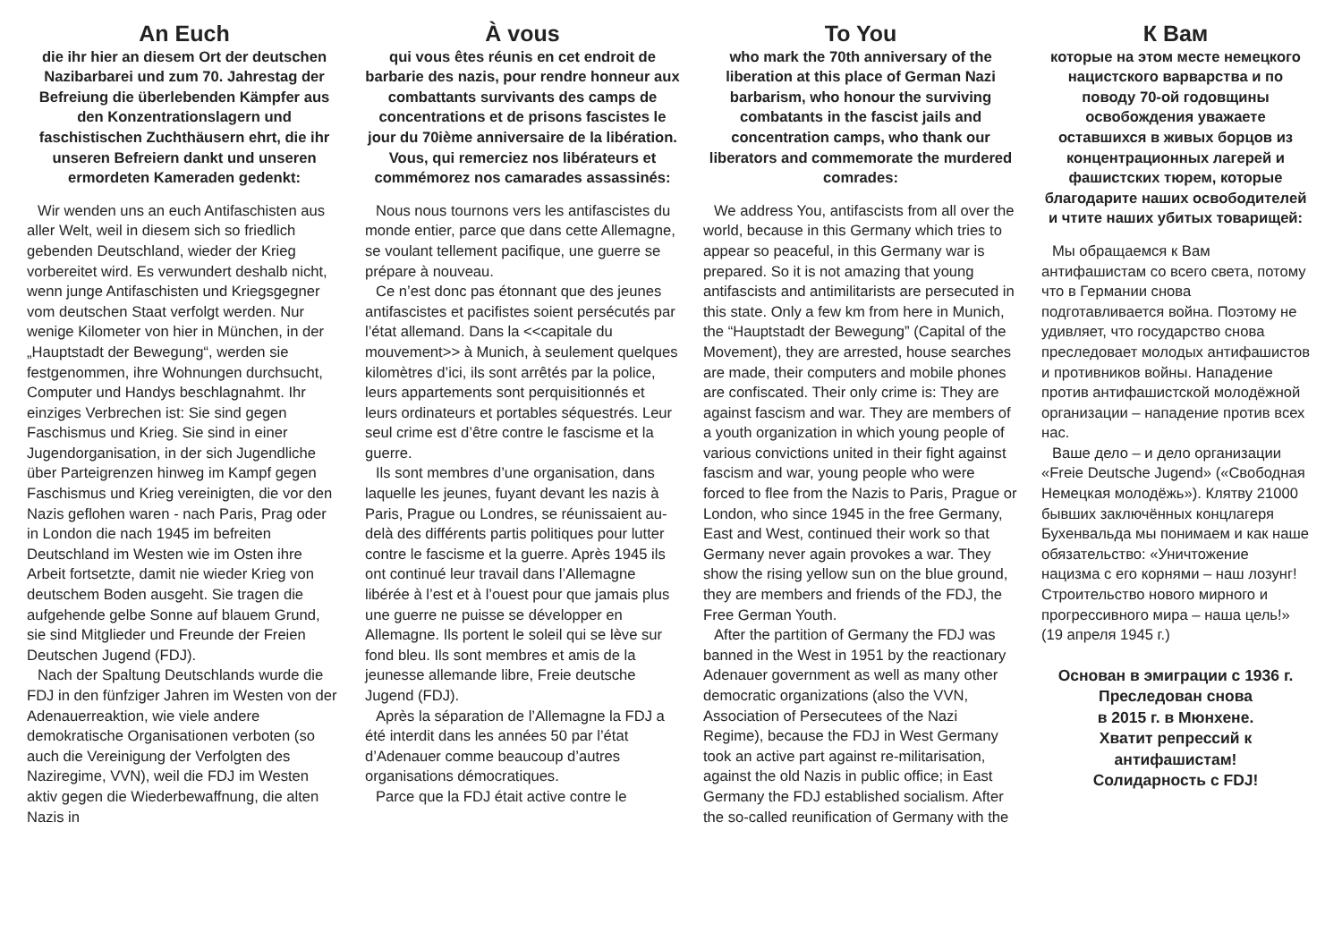An Euch
die ihr hier an diesem Ort der deutschen Nazibarbarei und zum 70. Jahrestag der Befreiung die überlebenden Kämpfer aus den Konzentrationslagern und faschistischen Zuchthäusern ehrt, die ihr unseren Befreiern dankt und unseren ermordeten Kameraden gedenkt:
Wir wenden uns an euch Antifaschisten aus aller Welt, weil in diesem sich so friedlich gebenden Deutschland, wieder der Krieg vorbereitet wird. Es verwundert deshalb nicht, wenn junge Antifaschisten und Kriegsgegner vom deutschen Staat verfolgt werden. Nur wenige Kilometer von hier in München, in der „Hauptstadt der Bewegung“, werden sie festgenommen, ihre Wohnungen durchsucht, Computer und Handys beschlagnahmt. Ihr einziges Verbrechen ist: Sie sind gegen Faschismus und Krieg. Sie sind in einer Jugendorganisation, in der sich Jugendliche über Parteigrenzen hinweg im Kampf gegen Faschismus und Krieg vereinigten, die vor den Nazis geflohen waren - nach Paris, Prag oder in London die nach 1945 im befreiten Deutschland im Westen wie im Osten ihre Arbeit fortsetzte, damit nie wieder Krieg von deutschem Boden ausgeht. Sie tragen die aufgehende gelbe Sonne auf blauem Grund, sie sind Mitglieder und Freunde der Freien Deutschen Jugend (FDJ).
Nach der Spaltung Deutschlands wurde die FDJ in den fünfziger Jahren im Westen von der Adenauerreaktion, wie viele andere demokratische Organisationen verboten (so auch die Vereinigung der Verfolgten des Naziregime, VVN), weil die FDJ im Westen aktiv gegen die Wiederbewaffnung, die alten Nazis in
À vous
qui vous êtes réunis en cet endroit de barbarie des nazis, pour rendre honneur aux combattants survivants des camps de concentrations et de prisons fascistes le jour du 70ième anniversaire de la libération. Vous, qui remerciez nos libérateurs et commémorez nos camarades assassinés:
Nous nous tournons vers les antifascistes du monde entier, parce que dans cette Allemagne, se voulant tellement pacifique, une guerre se prépare à nouveau.
Ce n’est donc pas étonnant que des jeunes antifascistes et pacifistes soient persécutés par l’état allemand. Dans la <<capitale du mouvement>> à Munich, à seulement quelques kilomètres d’ici, ils sont arrêtés par la police, leurs appartements sont perquisitionnés et leurs ordinateurs et portables séquestrés. Leur seul crime est d’être contre le fascisme et la guerre.
Ils sont membres d’une organisation, dans laquelle les jeunes, fuyant devant les nazis à Paris, Prague ou Londres, se réunissaient au-delà des différents partis politiques pour lutter contre le fascisme et la guerre. Après 1945 ils ont continué leur travail dans l’Allemagne libérée à l’est et à l’ouest pour que jamais plus une guerre ne puisse se développer en Allemagne. Ils portent le soleil qui se lève sur fond bleu. Ils sont membres et amis de la jeunesse allemande libre, Freie deutsche Jugend (FDJ).
Après la séparation de l’Allemagne la FDJ a été interdit dans les années 50 par l’état d’Adenauer comme beaucoup d’autres organisations démocratiques.
Parce que la FDJ était active contre le
To You
who mark the 70th anniversary of the liberation at this place of German Nazi barbarism, who honour the surviving combatants in the fascist jails and concentration camps, who thank our liberators and commemorate the murdered comrades:
We address You, antifascists from all over the world, because in this Germany which tries to appear so peaceful, in this Germany war is prepared. So it is not amazing that young antifascists and antimilitarists are persecuted in this state. Only a few km from here in Munich, the “Hauptstadt der Bewegung” (Capital of the Movement), they are arrested, house searches are made, their computers and mobile phones are confiscated. Their only crime is: They are against fascism and war. They are members of a youth organization in which young people of various convictions united in their fight against fascism and war, young people who were forced to flee from the Nazis to Paris, Prague or London, who since 1945 in the free Germany, East and West, continued their work so that Germany never again provokes a war. They show the rising yellow sun on the blue ground, they are members and friends of the FDJ, the Free German Youth.
After the partition of Germany the FDJ was banned in the West in 1951 by the reactionary Adenauer government as well as many other democratic organizations (also the VVN, Association of Persecutees of the Nazi Regime), because the FDJ in West Germany took an active part against re-militarisation, against the old Nazis in public office; in East Germany the FDJ established socialism. After the so-called reunification of Germany with the
К Вам
которые на этом месте немецкого нацистского варварства и по поводу 70-ой годовщины освобождения уважаете оставшихся в живых борцов из концентрационных лагерей и фашистских тюрем, которые благодарите наших освободителей и чтите наших убитых товарищей:
Мы обращаемся к Вам антифашистам со всего света, потому что в Германии снова подготавливается война. Поэтому не удивляет, что государство снова преследовает молодых антифашистов и противников войны. Нападение против антифашистской молодёжной организации – нападение против всех нас.
Ваше дело – и дело организации «Freie Deutsche Jugend» («Свободная Немецкая молодёжь»). Клятву 21000 бывших заключённых концлагеря Бухенвальда мы понимаем и как наше обязательство: «Уничтожение нацизма с его корнями – наш лозунг! Строительство нового мирного и прогрессивного мира – наша цель!» (19 апреля 1945 г.)
Основан в эмиграции с 1936 г.
Преследован снова
в 2015 г. в Мюнхене.
Хватит репрессий к
антифашистам!
Солидарность с FDJ!